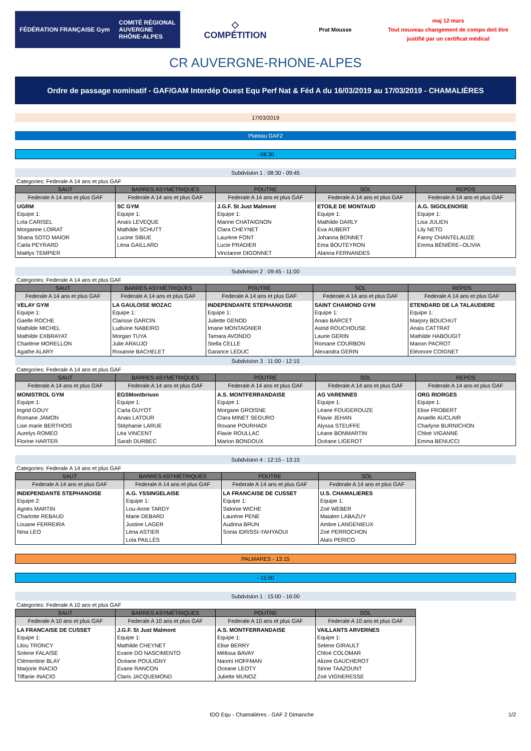FÉDÉRATION FRANÇAISE Gym COMITÉ RÉGIONAL
AUVERGNE
RHÔNE-ALPES
◇
COMPÉTITION
Prat Mousse
maj 12 mars
Tout nouveau changement de compo doit être justifié par un certificat médical
CR AUVERGNE-RHONE-ALPES
Ordre de passage nominatif - GAF/GAM Interdép Ouest Equ Perf Nat & Féd A du 16/03/2019 au 17/03/2019 - CHAMALIÈRES
17/03/2019
Plateau GAF2
- 08:30
Subdvision 1 : 08:30 - 09:45
Categories: Federale A 14 ans et plus GAF
| SAUT | BARRES ASYMÉTRIQUES | POUTRE | SOL | REPOS |
| --- | --- | --- | --- | --- |
| Federale A 14 ans et plus GAF | Federale A 14 ans et plus GAF | Federale A 14 ans et plus GAF | Federale A 14 ans et plus GAF | Federale A 14 ans et plus GAF |
| UGRM Equipe 1: Lola CARISEL Morganne LOIRAT Shana SOTO MAIOR Carla PEYRARD Maëlys TEMPIER | SC GYM Equipe 1: Anaïs LEVEQUE Mathilde SCHUTT Lucine SIBUE Léna GAILLARD | J.G.F. St Just Malmont Equipe 1: Marine CHATAIGNON Clara CHEYNET Laurène FONT Lucie PRADIER Vincianne DIGONNET | ETOILE DE MONTAUD Equipe 1: Mathilde DARLY Eva AUBERT Johanna BONNET Ema BOUTEYRON Alanna FERNANDES | A.G. SIGOLENOISE Equipe 1: Lisa JULIEN Lily NETO Fanny CHANTELAUZE Emma BÉNIÈRE--OLIVIA |
Subdvision 2 : 09:45 - 11:00
Categories: Federale A 14 ans et plus GAF
| SAUT | BARRES ASYMÉTRIQUES | POUTRE | SOL | REPOS |
| --- | --- | --- | --- | --- |
| Federale A 14 ans et plus GAF | Federale A 14 ans et plus GAF | Federale A 14 ans et plus GAF | Federale A 14 ans et plus GAF | Federale A 14 ans et plus GAF |
| VELAY GYM Equipe 1: Gaelle ROCHE Mathilde MICHEL Mathilde EXBRAYAT Charlène MORELLON Agathe ALARY | LA GAULOISE MOZAC Equipe 1: Clarisse GARCIN Ludivine NABEIRO Morgan TUYA Julie ARAUJO Roxanne BACHELET | INDEPENDANTE STEPHANOISE Equipe 1: Juliette GENOD Imane MONTAGNIER Tamara AVONDO Stella CELLE Garance LEDUC | SAINT CHAMOND GYM Equipe 1: Anais BARCET Astrid ROUCHOUSE Laurie GERIN Romane COURBON Alexandra GERIN | ETENDARD DE LA TALAUDIERE Equipe 1: Marjory BOUCHUT Anaïs CATTRAT Mathilde HABOUGIT Manon PACROT Eléonore COIGNET |
Subdvision 3 : 11:00 - 12:15
Categories: Federale A 14 ans et plus GAF
| SAUT | BARRES ASYMÉTRIQUES | POUTRE | SOL | REPOS |
| --- | --- | --- | --- | --- |
| Federale A 14 ans et plus GAF | Federale A 14 ans et plus GAF | Federale A 14 ans et plus GAF | Federale A 14 ans et plus GAF | Federale A 14 ans et plus GAF |
| MONISTROL GYM Equipe 1: Ingrid GOUY Romane JAMON Lise marie BERTHOIS Aurelys ROMEO Florine HARTER | EGSMontbrison Equipe 1: Carla GUYOT Anais LATOUR Stéphanie LARUE Léa VINCENT Sarah DURBEC | A.S. MONTFERRANDAISE Equipe 1: Morgane GROISNE Clara MINET SEGURO Roxane POURHADI Flavie ROULLAC Marion BONDOUX | AG VARENNES Equipe 1: Léane FOUGEROUZE Flavie JEHAN Alyssa STEUFFE Léane BONMARTIN Océane LIGEROT | ORG RIORGES Equipe 1: Elise FROBERT Anaelle AUCLAIR Charlyne BURNICHON Chloé VIGANNE Emma BENUCCI |
Subdvision 4 : 12:15 - 13:15
Categories: Federale A 14 ans et plus GAF
| SAUT | BARRES ASYMÉTRIQUES | POUTRE | SOL |
| --- | --- | --- | --- |
| Federale A 14 ans et plus GAF | Federale A 14 ans et plus GAF | Federale A 14 ans et plus GAF | Federale A 14 ans et plus GAF |
| INDEPENDANTE STEPHANOISE Equipe 2: Agnès MARTIN Charlotte REBAUD Louane FERREIRA Nina LEO | A.G. YSSINGELAISE Equipe 1: Lou-Anne TARDY Marie DEBARD Justine LAGER Léna ASTIER Lola PAILLÈS | LA FRANCAISE DE CUSSET Equipe 1: Sidonie WICHE Laurène PENE Audrina BRUN Sonia IDRISSI-YAHYAOUI | U.S. CHAMALIERES Equipe 1: Zoé WEBER Maialen LABAZUY Ambre LANGENIEUX Zoé PERROCHON Alaïs PERICO |
PALMARES - 13:15
- 15:00
Subdvision 1 : 15:00 - 16:00
Categories: Federale A 10 ans et plus GAF
| SAUT | BARRES ASYMÉTRIQUES | POUTRE | SOL |
| --- | --- | --- | --- |
| Federale A 10 ans et plus GAF | Federale A 10 ans et plus GAF | Federale A 10 ans et plus GAF | Federale A 10 ans et plus GAF |
| LA FRANCAISE DE CUSSET Equipe 1: Lilou TRONCY Solene FALAISE Clémentine BLAY Marjorie INACIO Tiffanie INACIO | J.G.F. St Just Malmont Equipe 1: Mathilde CHEYNET Evane DO NASCIMENTO Océane POULIGNY Evane RANCON Claris JACQUEMOND | A.S. MONTFERRANDAISE Equipe 1: Elise BERRY Mélissa BAVAY Naomi HOFFMAN Oceane LEOTY Juliette MUNOZ | VAILLANTS ARVERNES Equipe 1: Selene GIRAULT Chloé COLOMAR Alizee GAUCHEROT Sirine TAAZOUNT Zoé VIGNERESSE |
IDO Equ - Chamalières - GAF 2 Dimanche 1/2